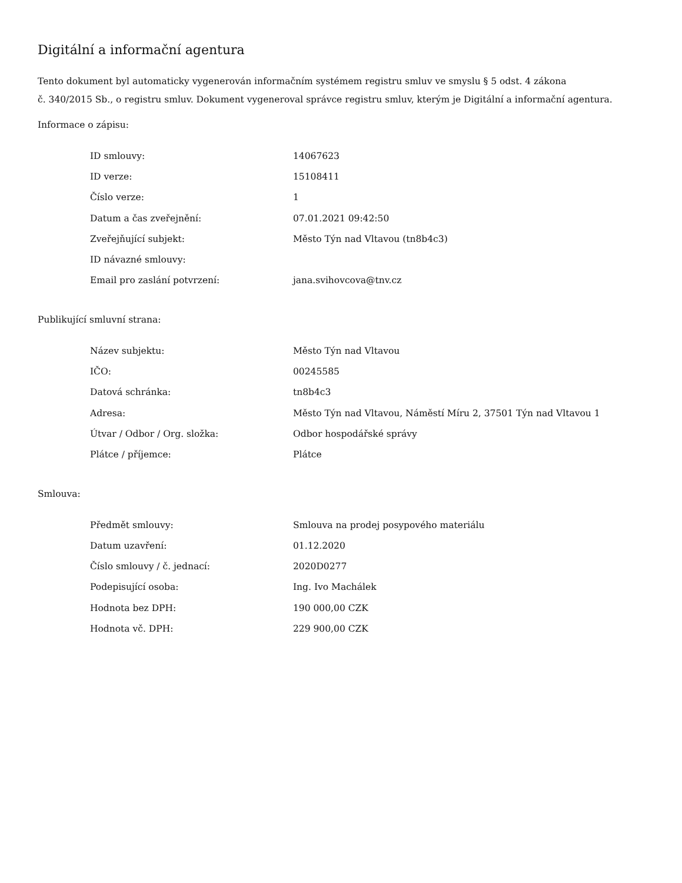Digitální a informační agentura
Tento dokument byl automaticky vygenerován informačním systémem registru smluv ve smyslu § 5 odst. 4 zákona
č. 340/2015 Sb., o registru smluv. Dokument vygeneroval správce registru smluv, kterým je Digitální a informační agentura.
Informace o zápisu:
| ID smlouvy: | 14067623 |
| ID verze: | 15108411 |
| Číslo verze: | 1 |
| Datum a čas zveřejnění: | 07.01.2021 09:42:50 |
| Zveřejňující subjekt: | Město Týn nad Vltavou (tn8b4c3) |
| ID návazné smlouvy: | |
| Email pro zaslání potvrzení: | jana.svihovcova@tnv.cz |
Publikující smluvní strana:
| Název subjektu: | Město Týn nad Vltavou |
| IČO: | 00245585 |
| Datová schránka: | tn8b4c3 |
| Adresa: | Město Týn nad Vltavou, Náměstí Míru 2, 37501 Týn nad Vltavou 1 |
| Útvar / Odbor / Org. složka: | Odbor hospodářské správy |
| Plátce / příjemce: | Plátce |
Smlouva:
| Předmět smlouvy: | Smlouva na prodej posypového materiálu |
| Datum uzavření: | 01.12.2020 |
| Číslo smlouvy / č. jednací: | 2020D0277 |
| Podepisující osoba: | Ing. Ivo Machálek |
| Hodnota bez DPH: | 190 000,00 CZK |
| Hodnota vč. DPH: | 229 900,00 CZK |